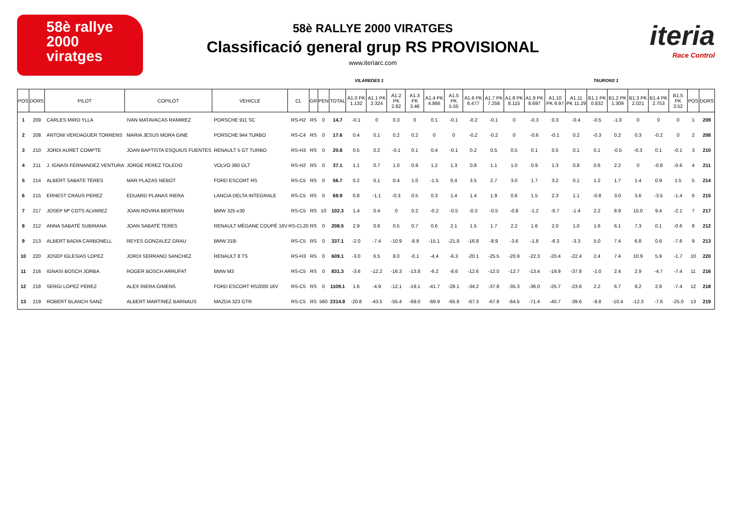58è rallye
2000
viratges
58è RALLYE 2000 VIRATGES
Classificació general grup RS PROVISIONAL
www.iteriarc.com
iteria
Race Control
VILAREDES 1 TAURONS 1
| POS | DORS | PILOT | COPILOT | VEHICLE | CL | GR | PEN | TOTAL | A1.0 PK 1.132 | A1.1 PK 2.324 | A1.2 PK 2.82 | A1.3 PK 3.46 | A1.4 PK 4.866 | A1.5 PK 5.55 | A1.6 PK 6.477 | A1.7 PK 7.256 | A1.8 PK 8.115 | A1.9 PK 8.697 | A1.10 PK 9.97 | A1.11 PK 11.29 | B1.1 PK 0.832 | B1.2 PK 1.309 | B1.3 PK 2.021 | B1.4 PK 2.753 | B1.5 PK 3.52 | POS | DORS |
| --- | --- | --- | --- | --- | --- | --- | --- | --- | --- | --- | --- | --- | --- | --- | --- | --- | --- | --- | --- | --- | --- | --- | --- | --- | --- | --- | --- |
| 1 | 209 | CARLES MIRO YLLA | IVAN MATAVACAS RAMIREZ | PORSCHE 911 SC | RS-H2 | RS | 0 | 14.7 | -0.1 | 0 | 0.3 | 0 | 0.1 | -0.1 | -0.2 | -0.1 | 0 | -0.3 | 0.3 | -0.4 | -0.5 | -1.0 | 0 | 0 | 0 | 1 | 209 |
| 2 | 208 | ANTONI VERDAGUER TORRENS | MARIA JESUS MORA GINE | PORSCHE 944 TURBO | RS-C4 | RS | 0 | 17.6 | 0.4 | 0.1 | 0.2 | 0.2 | 0 | 0 | -0.2 | -0.2 | 0 | -0.6 | -0.1 | 0.2 | -0.3 | 0.2 | 0.3 | -0.2 | 0 | 2 | 208 |
| 3 | 210 | JORDI AURET COMPTE | JOAN BAPTISTA ESQUIUS FUENTES | RENAULT 5 GT TURBO | RS-H3 | RS | 0 | 20.8 | 0.5 | 0.2 | -0.1 | 0.1 | 0.4 | -0.1 | 0.2 | 0.5 | 0.5 | 0.1 | 0.5 | 0.1 | 0.1 | -0.5 | -0.3 | 0.1 | -0.1 | 3 | 210 |
| 4 | 211 | J. IGNASI FERNANDEZ VENTURA | JORGE PEREZ TOLEDO | VOLVO 360 GLT | RS-H2 | RS | 0 | 37.1 | 1.1 | 0.7 | 1.0 | 0.9 | 1.2 | 1.3 | 0.8 | 1.1 | 1.0 | 0.9 | 1.3 | 0.8 | 0.6 | 2.2 | 0 | -0.8 | -0.6 | 4 | 211 |
| 5 | 214 | ALBERT SABATE TERES | MAR PLAZAS NEBOT | FORD ESCORT RS | RS-C5 | RS | 0 | 56.7 | 0.2 | 0.1 | 0.4 | 1.0 | -1.5 | 0.4 | 3.5 | 2.7 | 3.0 | 1.7 | 3.2 | 0.1 | 1.2 | 1.7 | 1.4 | 0.9 | 1.5 | 5 | 214 |
| 6 | 215 | ERNEST CRAUS PEREZ | EDUARD PLANAS RIERA | LANCIA DELTA INTEGRALE | RS-C5 | RS | 0 | 69.9 | 0.8 | -1.1 | -0.3 | 0.5 | 0.3 | 1.4 | 1.4 | 1.9 | 0.6 | 1.5 | 2.3 | 1.1 | -0.8 | 3.0 | 3.6 | -3.5 | -1.4 | 6 | 215 |
| 7 | 217 | JOSEP Mª COTS ALVAREZ | JOAN ROVIRA BERTRAN | BMW 325 e30 | RS-C5 | RS | 10 | 102.3 | 1.4 | 0.4 | 0 | 0.2 | -0.2 | -0.5 | -0.3 | -0.5 | -0.8 | -1.2 | -0.7 | -1.4 | 2.2 | 8.9 | 15.0 | 9.4 | -2.1 | 7 | 217 |
| 8 | 212 | ANNA SABATÉ SUBIRANA | JOAN SABATÉ TERES | RENAULT MÈGANE COUPÉ 16V | RS-CL20 | RS | 0 | 208.5 | 2.9 | 0.6 | 0.5 | 0.7 | 0.6 | 2.1 | 1.5 | 1.7 | 2.2 | 1.6 | 2.0 | 1.0 | 1.6 | 6.1 | 7.3 | 0.1 | -0.6 | 8 | 212 |
| 9 | 213 | ALBERT BADIA CARBONELL | REYES GONZALEZ GRAU | BMW 318i | RS-C5 | RS | 0 | 337.1 | -2.0 | -7.4 | -10.9 | -8.8 | -15.1 | -21.8 | -16.8 | -8.9 | -3.6 | -1.8 | -6.3 | -3.3 | 5.0 | 7.4 | 6.8 | 0.6 | -7.6 | 9 | 213 |
| 10 | 220 | JOSEP IGLESIAS LOPEZ | JORDI SERRANO SANCHEZ | RENAULT 8 TS | RS-H3 | RS | 0 | 609.1 | -3.0 | 6.5 | 8.0 | -0.1 | -4.4 | -6.3 | -20.1 | -25.5 | -20.9 | -22.3 | -20.4 | -22.4 | 2.4 | 7.4 | 10.9 | 5.9 | -1.7 | 10 | 220 |
| 11 | 216 | IGNASI BOSCH JORBA | ROGER BOSCH ARRUFAT | BMW M3 | RS-C5 | RS | 0 | 831.3 | -3.6 | -12.2 | -16.3 | -13.8 | -6.2 | -8.6 | -12.6 | -12.0 | -12.7 | -13.4 | -19.9 | -37.8 | -1.0 | 2.4 | 2.9 | -4.7 | -7.4 | 11 | 216 |
| 12 | 218 | SERGI LOPEZ PEREZ | ALEX RIERA GIMENS | FORD ESCORT RS2000 16V | RS-C5 | RS | 0 | 1109.1 | 1.6 | -4.9 | -12.1 | -19.1 | -41.7 | -28.1 | -34.2 | -37.8 | -35.3 | -36.0 | -25.7 | -23.6 | 2.2 | 6.7 | 9.2 | 2.8 | -7.4 | 12 | 218 |
| 13 | 219 | ROBERT BLANCH SANZ | ALBERT MARTINEZ BARNAUS | MAZDA 323 GTR | RS-C5 | RS | 560 | 2314.8 | -20.8 | -43.5 | -55.4 | -69.0 | -69.9 | -65.8 | -67.3 | -67.8 | -64.5 | -71.4 | -40.7 | -39.6 | -9.8 | -10.4 | -12.3 | -7.6 | -25.0 | 13 | 219 |